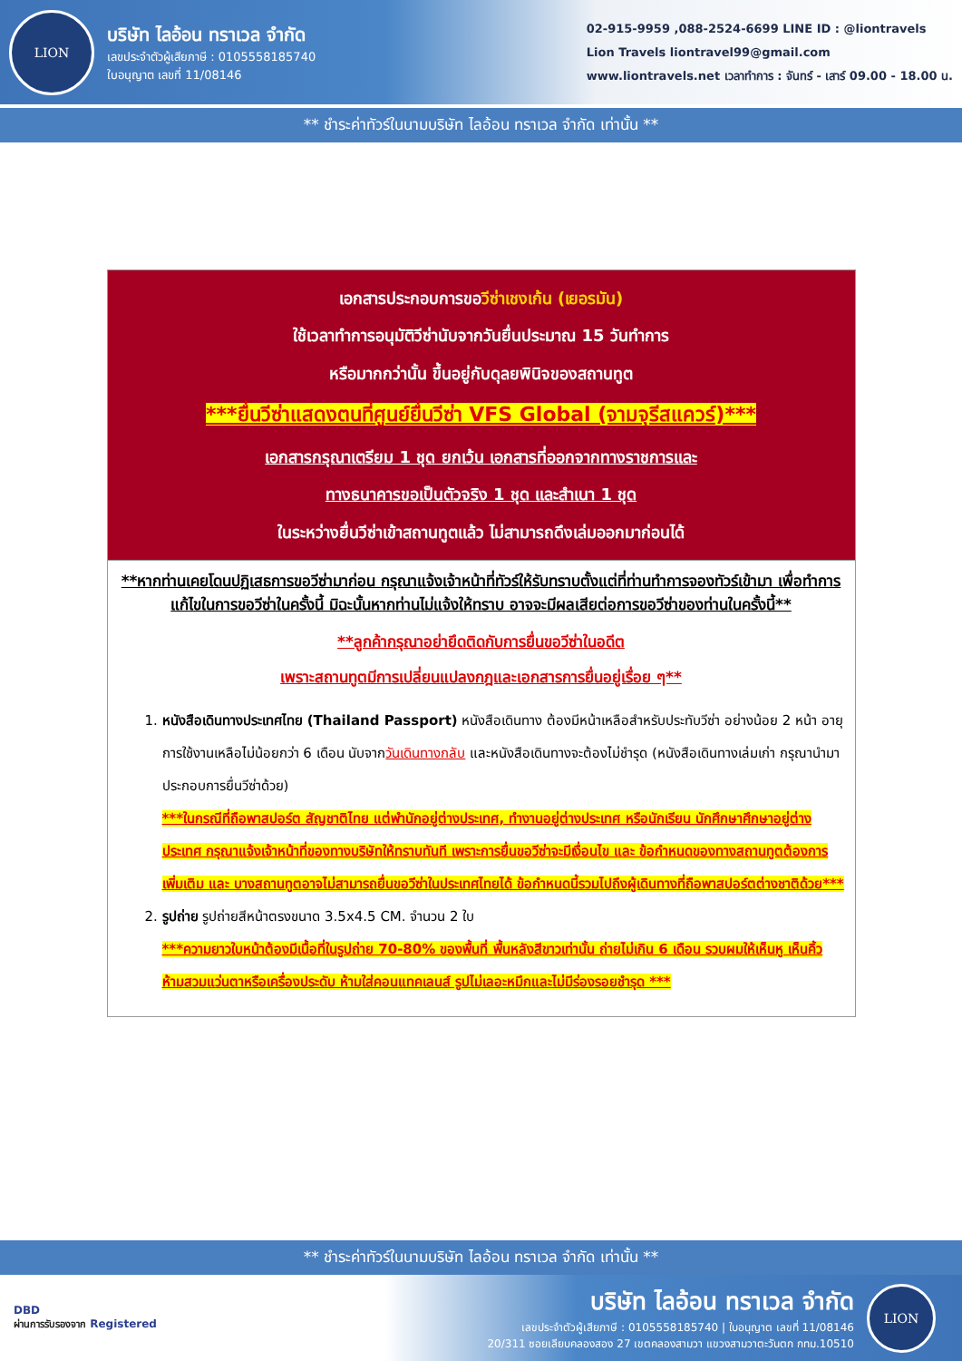LION
บริษัท ไลอ้อน ทราเวล จำกัด
เลขประจำตัวผู้เสียภาษี : 0105558185740
ใบอนุญาต เลขที่ 11/08146
02-915-9959 ,088-2524-6699 LINE ID : @liontravels
Lion Travels liontravel99@gmail.com
www.liontravels.net เวลาทำการ : จันทร์ - เสาร์ 09.00 - 18.00 น.
** ชำระค่าทัวร์ในนามบริษัท ไลอ้อน ทราเวล จำกัด เท่านั้น **
| เอกสารประกอบการขอ วีซ่าเชงเก้น (เยอรมัน) ใช้เวลาทำการอนุมัติวีซ่านับจากวันยื่นประมาณ 15 วันทำการ หรือมากกว่านั้น ขึ้นอยู่กับดุลยพินิจของสถานทูต ***ยื่นวีซ่าแสดงตนที่ศูนย์ยื่นวีซ่า VFS Global (จามจุรีสแควร์)*** เอกสารกรุณาเตรียม 1 ชุด ยกเว้น เอกสารที่ออกจากทางราชการและ ทางธนาคารขอเป็นตัวจริง 1 ชุด และสำเนา 1 ชุด ในระหว่างยื่นวีซ่าเข้าสถานทูตแล้ว ไม่สามารถดึงเล่มออกมาก่อนได้ |
| **หากท่านเคยโดนปฏิเสธการขอวีซ่ามาก่อน กรุณาแจ้งเจ้าหน้าที่ทัวร์ให้รับทราบตั้งแต่ที่ท่านทำการจองทัวร์เข้ามา เพื่อทำการแก้ไขในการขอวีซ่าในครั้งนี้ มิฉะนั้นหากท่านไม่แจ้งให้ทราบ อาจจะมีผลเสียต่อการขอวีซ่าของท่านในครั้งนี้** **ลูกค้ากรุณาอย่ายึดติดกับการยื่นขอวีซ่าในอดีต เพราะสถานทูตมีการเปลี่ยนแปลงกฎและเอกสารการยื่นอยู่เรื่อย ๆ** 1. หนังสือเดินทางประเทศไทย (Thailand Passport) หนังสือเดินทาง ต้องมีหน้าเหลือสำหรับประทับวีซ่า อย่างน้อย 2 หน้า อายุการใช้งานเหลือไม่น้อยกว่า 6 เดือน นับจาก วันเดินทางกลับ และหนังสือเดินทางจะต้องไม่ชำรุด (หนังสือเดินทางเล่มเก่า กรุณานำมาประกอบการยื่นวีซ่าด้วย) ***ในกรณีที่ถือพาสปอร์ต สัญชาติไทย แต่พำนักอยู่ต่างประเทศ, ทำงานอยู่ต่างประเทศ หรือนักเรียน นักศึกษาศึกษาอยู่ต่างประเทศ กรุณาแจ้งเจ้าหน้าที่ของทางบริษัทให้ทราบทันที เพราะการยื่นขอวีซ่าจะมีเงื่อนไข และ ข้อกำหนดของทางสถานทูตต้องการเพิ่มเติม และ บางสถานทูตอาจไม่สามารถยื่นขอวีซ่าในประเทศไทยได้ ข้อกำหนดนี้รวมไปถึงผู้เดินทางที่ถือพาสปอร์ตต่างชาติด้วย*** 2. รูปถ่าย รูปถ่ายสีหน้าตรงขนาด 3.5x4.5 CM. จำนวน 2 ใบ ***ความยาวใบหน้าต้องมีเนื้อที่ในรูปถ่าย 70-80% ของพื้นที่ พื้นหลังสีขาวเท่านั้น ถ่ายไม่เกิน 6 เดือน รวบผมให้เห็นหู เห็นคิ้ว ห้ามสวมแว่นตาหรือเครื่องประดับ ห้ามใส่คอนแทคเลนส์ รูปไม่เลอะหมึกและไม่มีร่องรอยชำรุด *** |
** ชำระค่าทัวร์ในนามบริษัท ไลอ้อน ทราเวล จำกัด เท่านั้น **
DBD
ผ่านการรับรองจาก Registered
บริษัท ไลอ้อน ทราเวล จำกัด
เลขประจำตัวผู้เสียภาษี : 0105558185740 | ใบอนุญาต เลขที่ 11/08146
20/311 ซอยเลียบคลองสอง 27 เขตคลองสามวา แขวงสามวาตะวันตก กทม.10510
LION